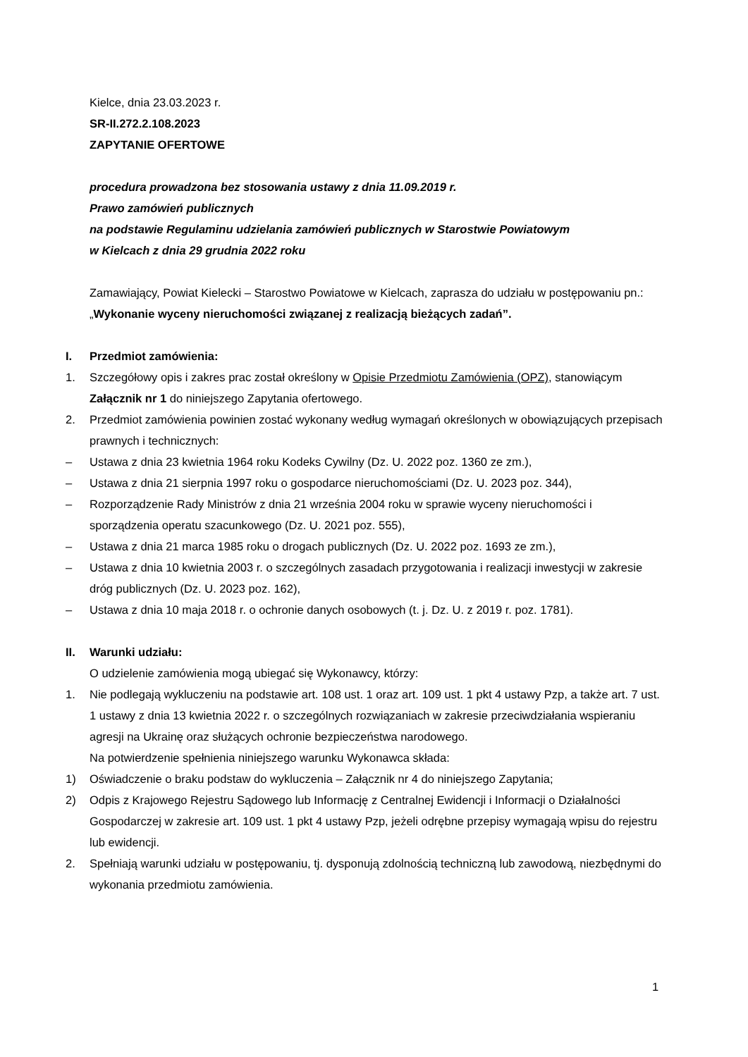Kielce, dnia 23.03.2023 r.
SR-II.272.2.108.2023
ZAPYTANIE OFERTOWE
procedura prowadzona bez stosowania ustawy z dnia 11.09.2019 r.
Prawo zamówień publicznych
na podstawie Regulaminu udzielania zamówień publicznych w Starostwie Powiatowym
w Kielcach z dnia 29 grudnia 2022 roku
Zamawiający, Powiat Kielecki – Starostwo Powiatowe w Kielcach, zaprasza do udziału w postępowaniu pn.: „Wykonanie wyceny nieruchomości związanej z realizacją bieżących zadań”.
I. Przedmiot zamówienia:
1. Szczegółowy opis i zakres prac został określony w Opisie Przedmiotu Zamówienia (OPZ), stanowiącym Załącznik nr 1 do niniejszego Zapytania ofertowego.
2. Przedmiot zamówienia powinien zostać wykonany według wymagań określonych w obowiązujących przepisach prawnych i technicznych:
– Ustawa z dnia 23 kwietnia 1964 roku Kodeks Cywilny (Dz. U. 2022 poz. 1360 ze zm.),
– Ustawa z dnia 21 sierpnia 1997 roku o gospodarce nieruchomościami (Dz. U. 2023 poz. 344),
– Rozporządzenie Rady Ministrów z dnia 21 września 2004 roku w sprawie wyceny nieruchomości i sporządzenia operatu szacunkowego (Dz. U. 2021 poz. 555),
– Ustawa z dnia 21 marca 1985 roku o drogach publicznych (Dz. U. 2022 poz. 1693 ze zm.),
– Ustawa z dnia 10 kwietnia 2003 r. o szczególnych zasadach przygotowania i realizacji inwestycji w zakresie dróg publicznych (Dz. U. 2023 poz. 162),
– Ustawa z dnia 10 maja 2018 r. o ochronie danych osobowych (t. j. Dz. U. z 2019 r. poz. 1781).
II. Warunki udziału:
O udzielenie zamówienia mogą ubiegać się Wykonawcy, którzy:
1. Nie podlegają wykluczeniu na podstawie art. 108 ust. 1 oraz art. 109 ust. 1 pkt 4 ustawy Pzp, a także art. 7 ust. 1 ustawy z dnia 13 kwietnia 2022 r. o szczególnych rozwiązaniach w zakresie przeciwdziałania wspieraniu agresji na Ukrainę oraz służących ochronie bezpieczeństwa narodowego.
Na potwierdzenie spełnienia niniejszego warunku Wykonawca składa:
1) Oświadczenie o braku podstaw do wykluczenia – Załącznik nr 4 do niniejszego Zapytania;
2) Odpis z Krajowego Rejestru Sądowego lub Informację z Centralnej Ewidencji i Informacji o Działalności Gospodarczej w zakresie art. 109 ust. 1 pkt 4 ustawy Pzp, jeżeli odrębne przepisy wymagają wpisu do rejestru lub ewidencji.
2. Spełniają warunki udziału w postępowaniu, tj. dysponują zdolnością techniczną lub zawodową, niezbędnymi do wykonania przedmiotu zamówienia.
1